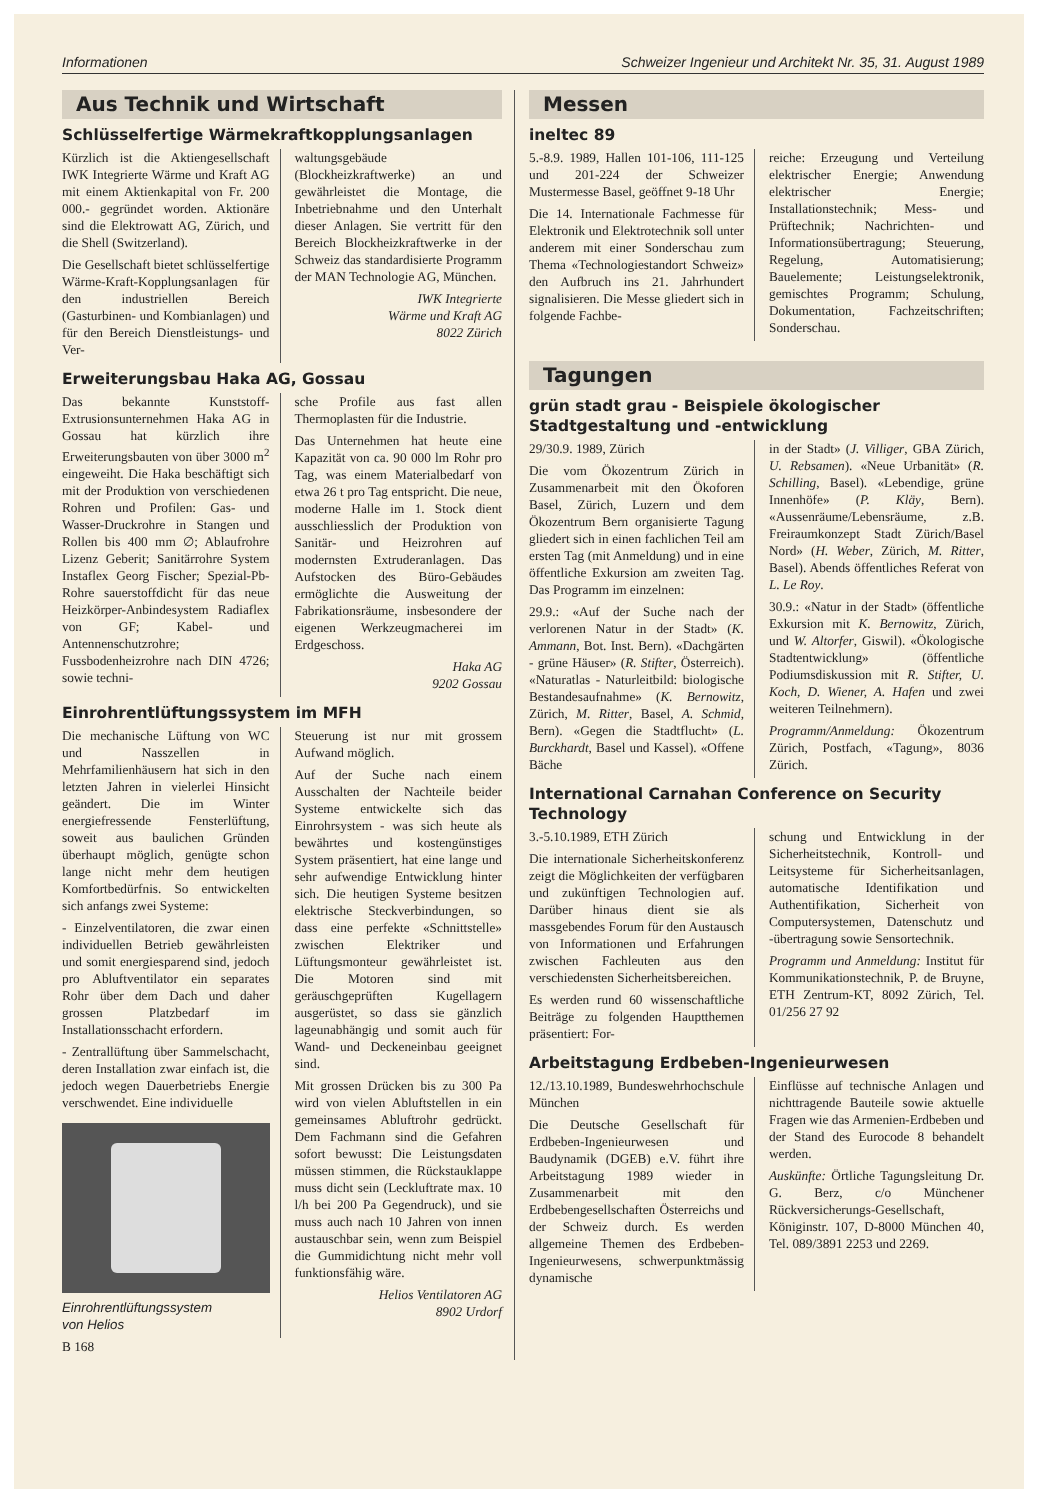Informationen Schweizer Ingenieur und Architekt Nr. 35, 31. August 1989
Aus Technik und Wirtschaft
Schlüsselfertige Wärmekraftkopplungsanlagen
Kürzlich ist die Aktiengesellschaft IWK Integrierte Wärme und Kraft AG mit einem Aktienkapital von Fr. 200 000.- gegründet worden. Aktionäre sind die Elektrowatt AG, Zürich, und die Shell (Switzerland).
Die Gesellschaft bietet schlüsselfertige Wärme-Kraft-Kopplungsanlagen für den industriellen Bereich (Gasturbinen- und Kombianlagen) und für den Bereich Dienstleistungs- und Ver-
waltungsgebäude (Blockheizkraftwerke) an und gewährleistet die Montage, die Inbetriebnahme und den Unterhalt dieser Anlagen. Sie vertritt für den Bereich Blockheizkraftwerke in der Schweiz das standardisierte Programm der MAN Technologie AG, München.
IWK Integrierte
Wärme und Kraft AG
8022 Zürich
Erweiterungsbau Haka AG, Gossau
Das bekannte Kunststoff-Extrusionsunternehmen Haka AG in Gossau hat kürzlich ihre Erweiterungsbauten von über 3000 m<sup>2</sup> eingeweiht. Die Haka beschäftigt sich mit der Produktion von verschiedenen Rohren und Profilen: Gas- und Wasser-Druckrohre in Stangen und Rollen bis 400 mm ∅; Ablaufrohre Lizenz Geberit; Sanitärrohre System Instaflex Georg Fischer; Spezial-Pb-Rohre sauerstoffdicht für das neue Heizkörper-Anbindesystem Radiaflex von GF; Kabel- und Antennenschutzrohre; Fussbodenheizrohre nach DIN 4726; sowie techni-
sche Profile aus fast allen Thermoplasten für die Industrie.
Das Unternehmen hat heute eine Kapazität von ca. 90 000 lm Rohr pro Tag, was einem Materialbedarf von etwa 26 t pro Tag entspricht. Die neue, moderne Halle im 1. Stock dient ausschliesslich der Produktion von Sanitär- und Heizrohren auf modernsten Extruderanlagen. Das Aufstocken des Büro-Gebäudes ermöglichte die Ausweitung der Fabrikationsräume, insbesondere der eigenen Werkzeugmacherei im Erdgeschoss.
Haka AG
9202 Gossau
Einrohrentlüftungssystem im MFH
Die mechanische Lüftung von WC und Nasszellen in Mehrfamilienhäusern hat sich in den letzten Jahren in vielerlei Hinsicht geändert. Die im Winter energiefressende Fensterlüftung, soweit aus baulichen Gründen überhaupt möglich, genügte schon lange nicht mehr dem heutigen Komfortbedürfnis. So entwickelten sich anfangs zwei Systeme:
- Einzelventilatoren, die zwar einen individuellen Betrieb gewährleisten und somit energiesparend sind, jedoch pro Abluftventilator ein separates Rohr über dem Dach und daher grossen Platzbedarf im Installationsschacht erfordern.
- Zentrallüftung über Sammelschacht, deren Installation zwar einfach ist, die jedoch wegen Dauerbetriebs Energie verschwendet. Eine individuelle
Einrohrentlüftungssystem
von Helios
Steuerung ist nur mit grossem Aufwand möglich.
Auf der Suche nach einem Ausschalten der Nachteile beider Systeme entwickelte sich das Einrohrsystem - was sich heute als bewährtes und kostengünstiges System präsentiert, hat eine lange und sehr aufwendige Entwicklung hinter sich. Die heutigen Systeme besitzen elektrische Steckverbindungen, so dass eine perfekte «Schnittstelle» zwischen Elektriker und Lüftungsmonteur gewährleistet ist. Die Motoren sind mit geräuschgeprüften Kugellagern ausgerüstet, so dass sie gänzlich lageunabhängig und somit auch für Wand- und Deckeneinbau geeignet sind.
Mit grossen Drücken bis zu 300 Pa wird von vielen Abluftstellen in ein gemeinsames Abluftrohr gedrückt. Dem Fachmann sind die Gefahren sofort bewusst: Die Leistungsdaten müssen stimmen, die Rückstauklappe muss dicht sein (Leckluftrate max. 10 l/h bei 200 Pa Gegendruck), und sie muss auch nach 10 Jahren von innen austauschbar sein, wenn zum Beispiel die Gummidichtung nicht mehr voll funktionsfähig wäre.
Helios Ventilatoren AG
8902 Urdorf
B 168
Messen
ineltec 89
5.-8.9. 1989, Hallen 101-106, 111-125 und 201-224 der Schweizer Mustermesse Basel, geöffnet 9-18 Uhr
Die 14. Internationale Fachmesse für Elektronik und Elektrotechnik soll unter anderem mit einer Sonderschau zum Thema «Technologiestandort Schweiz» den Aufbruch ins 21. Jahrhundert signalisieren. Die Messe gliedert sich in folgende Fachbe-
reiche: Erzeugung und Verteilung elektrischer Energie; Anwendung elektrischer Energie; Installationstechnik; Mess- und Prüftechnik; Nachrichten- und Informationsübertragung; Steuerung, Regelung, Automatisierung; Bauelemente; Leistungselektronik, gemischtes Programm; Schulung, Dokumentation, Fachzeitschriften; Sonderschau.
Tagungen
grün stadt grau - Beispiele ökologischer Stadtgestaltung und -entwicklung
29/30.9. 1989, Zürich
Die vom Ökozentrum Zürich in Zusammenarbeit mit den Ökoforen Basel, Zürich, Luzern und dem Ökozentrum Bern organisierte Tagung gliedert sich in einen fachlichen Teil am ersten Tag (mit Anmeldung) und in eine öffentliche Exkursion am zweiten Tag. Das Programm im einzelnen:
29.9.: «Auf der Suche nach der verlorenen Natur in der Stadt» (K. Ammann, Bot. Inst. Bern). «Dachgärten - grüne Häuser» (R. Stifter, Österreich). «Naturatlas - Naturleitbild: biologische Bestandesaufnahme» (K. Bernowitz, Zürich, M. Ritter, Basel, A. Schmid, Bern). «Gegen die Stadtflucht» (L. Burckhardt, Basel und Kassel). «Offene Bäche
in der Stadt» (J. Villiger, GBA Zürich, U. Rebsamen). «Neue Urbanität» (R. Schilling, Basel). «Lebendige, grüne Innenhöfe» (P. Kläy, Bern). «Aussenräume/Lebensräume, z.B. Freiraumkonzept Stadt Zürich/Basel Nord» (H. Weber, Zürich, M. Ritter, Basel). Abends öffentliches Referat von L. Le Roy.
30.9.: «Natur in der Stadt» (öffentliche Exkursion mit K. Bernowitz, Zürich, und W. Altorfer, Giswil). «Ökologische Stadtentwicklung» (öffentliche Podiumsdiskussion mit R. Stifter, U. Koch, D. Wiener, A. Hafen und zwei weiteren Teilnehmern).
Programm/Anmeldung: Ökozentrum Zürich, Postfach, «Tagung», 8036 Zürich.
International Carnahan Conference on Security Technology
3.-5.10.1989, ETH Zürich
Die internationale Sicherheitskonferenz zeigt die Möglichkeiten der verfügbaren und zukünftigen Technologien auf. Darüber hinaus dient sie als massgebendes Forum für den Austausch von Informationen und Erfahrungen zwischen Fachleuten aus den verschiedensten Sicherheitsbereichen.
Es werden rund 60 wissenschaftliche Beiträge zu folgenden Hauptthemen präsentiert: For-
schung und Entwicklung in der Sicherheitstechnik, Kontroll- und Leitsysteme für Sicherheitsanlagen, automatische Identifikation und Authentifikation, Sicherheit von Computersystemen, Datenschutz und -übertragung sowie Sensortechnik.
Programm und Anmeldung: Institut für Kommunikationstechnik, P. de Bruyne, ETH Zentrum-KT, 8092 Zürich, Tel. 01/256 27 92
Arbeitstagung Erdbeben-Ingenieurwesen
12./13.10.1989, Bundeswehrhochschule München
Die Deutsche Gesellschaft für Erdbeben-Ingenieurwesen und Baudynamik (DGEB) e.V. führt ihre Arbeitstagung 1989 wieder in Zusammenarbeit mit den Erdbebengesellschaften Österreichs und der Schweiz durch. Es werden allgemeine Themen des Erdbeben-Ingenieurwesens, schwerpunktmässig dynamische
Einflüsse auf technische Anlagen und nichttragende Bauteile sowie aktuelle Fragen wie das Armenien-Erdbeben und der Stand des Eurocode 8 behandelt werden.
Auskünfte: Örtliche Tagungsleitung Dr. G. Berz, c/o Münchener Rückversicherungs-Gesellschaft, Königinstr. 107, D-8000 München 40, Tel. 089/3891 2253 und 2269.